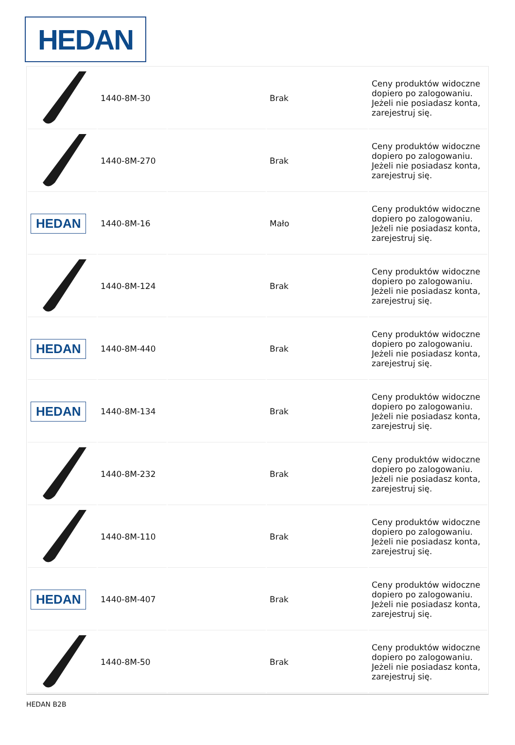HEDAN
| | 1440-8M-30 | | Brak | Ceny produktów widoczne dopiero po zalogowaniu. Jeżeli nie posiadasz konta, zarejestruj się. |
| | 1440-8M-270 | | Brak | Ceny produktów widoczne dopiero po zalogowaniu. Jeżeli nie posiadasz konta, zarejestruj się. |
| HEDAN | 1440-8M-16 | | Mało | Ceny produktów widoczne dopiero po zalogowaniu. Jeżeli nie posiadasz konta, zarejestruj się. |
| | 1440-8M-124 | | Brak | Ceny produktów widoczne dopiero po zalogowaniu. Jeżeli nie posiadasz konta, zarejestruj się. |
| HEDAN | 1440-8M-440 | | Brak | Ceny produktów widoczne dopiero po zalogowaniu. Jeżeli nie posiadasz konta, zarejestruj się. |
| HEDAN | 1440-8M-134 | | Brak | Ceny produktów widoczne dopiero po zalogowaniu. Jeżeli nie posiadasz konta, zarejestruj się. |
| | 1440-8M-232 | | Brak | Ceny produktów widoczne dopiero po zalogowaniu. Jeżeli nie posiadasz konta, zarejestruj się. |
| | 1440-8M-110 | | Brak | Ceny produktów widoczne dopiero po zalogowaniu. Jeżeli nie posiadasz konta, zarejestruj się. |
| HEDAN | 1440-8M-407 | | Brak | Ceny produktów widoczne dopiero po zalogowaniu. Jeżeli nie posiadasz konta, zarejestruj się. |
| | 1440-8M-50 | | Brak | Ceny produktów widoczne dopiero po zalogowaniu. Jeżeli nie posiadasz konta, zarejestruj się. |
HEDAN B2B